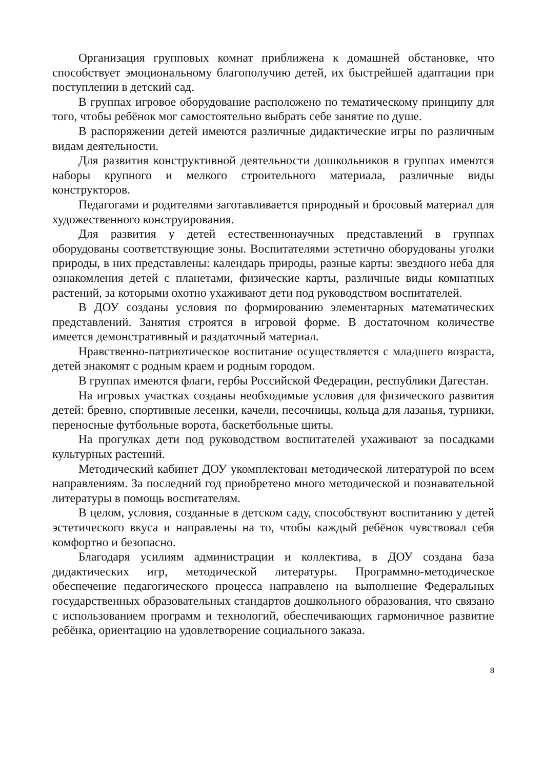Организация групповых комнат приближена к домашней обстановке, что способствует эмоциональному благополучию детей, их быстрейшей адаптации при поступлении в детский сад.
В группах игровое оборудование расположено по тематическому принципу для того, чтобы ребёнок мог самостоятельно выбрать себе занятие по душе.
В распоряжении детей имеются различные дидактические игры по различным видам деятельности.
Для развития конструктивной деятельности дошкольников в группах имеются наборы крупного и мелкого строительного материала, различные виды конструкторов.
Педагогами и родителями заготавливается природный и бросовый материал для художественного конструирования.
Для развития у детей естественнонаучных представлений в группах оборудованы соответствующие зоны. Воспитателями эстетично оборудованы уголки природы, в них представлены: календарь природы, разные карты: звездного неба для ознакомления детей с планетами, физические карты, различные виды комнатных растений, за которыми охотно ухаживают дети под руководством воспитателей.
В ДОУ созданы условия по формированию элементарных математических представлений. Занятия строятся в игровой форме. В достаточном количестве имеется демонстративный и раздаточный материал.
Нравственно-патриотическое воспитание осуществляется с младшего возраста, детей знакомят с родным краем и родным городом.
В группах имеются флаги, гербы Российской Федерации, республики Дагестан.
На игровых участках созданы необходимые условия для физического развития детей: бревно, спортивные лесенки, качели, песочницы, кольца для лазанья, турники, переносные футбольные ворота, баскетбольные щиты.
На прогулках дети под руководством воспитателей ухаживают за посадками культурных растений.
Методический кабинет ДОУ укомплектован методической литературой по всем направлениям. За последний год приобретено много методической и познавательной литературы в помощь воспитателям.
В целом, условия, созданные в детском саду, способствуют воспитанию у детей эстетического вкуса и направлены на то, чтобы каждый ребёнок чувствовал себя комфортно и безопасно.
Благодаря усилиям администрации и коллектива, в ДОУ создана база дидактических игр, методической литературы. Программно-методическое обеспечение педагогического процесса направлено на выполнение Федеральных государственных образовательных стандартов дошкольного образования, что связано с использованием программ и технологий, обеспечивающих гармоничное развитие ребёнка, ориентацию на удовлетворение социального заказа.
8